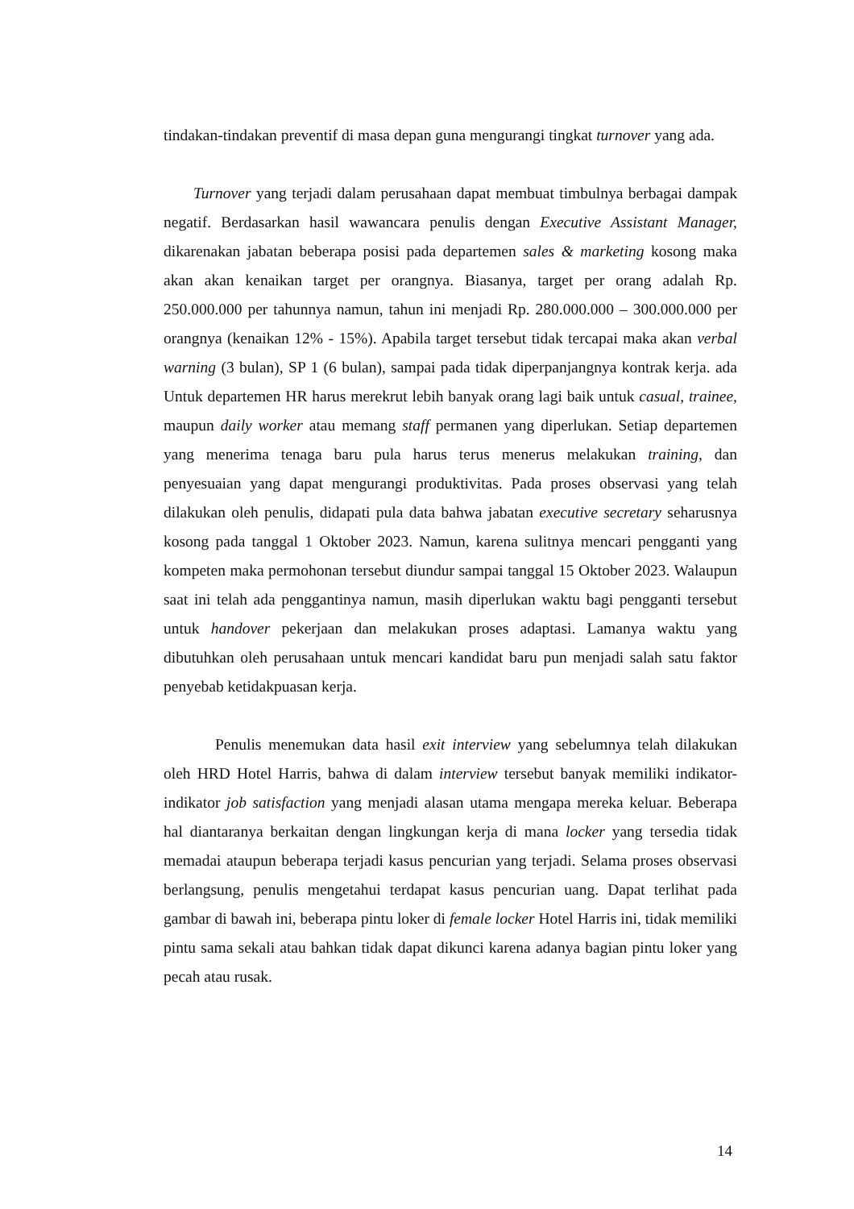tindakan-tindakan preventif di masa depan guna mengurangi tingkat turnover yang ada.
Turnover yang terjadi dalam perusahaan dapat membuat timbulnya berbagai dampak negatif. Berdasarkan hasil wawancara penulis dengan Executive Assistant Manager, dikarenakan jabatan beberapa posisi pada departemen sales & marketing kosong maka akan akan kenaikan target per orangnya. Biasanya, target per orang adalah Rp. 250.000.000 per tahunnya namun, tahun ini menjadi Rp. 280.000.000 – 300.000.000 per orangnya (kenaikan 12% - 15%). Apabila target tersebut tidak tercapai maka akan verbal warning (3 bulan), SP 1 (6 bulan), sampai pada tidak diperpanjangnya kontrak kerja. ada Untuk departemen HR harus merekrut lebih banyak orang lagi baik untuk casual, trainee, maupun daily worker atau memang staff permanen yang diperlukan. Setiap departemen yang menerima tenaga baru pula harus terus menerus melakukan training, dan penyesuaian yang dapat mengurangi produktivitas. Pada proses observasi yang telah dilakukan oleh penulis, didapati pula data bahwa jabatan executive secretary seharusnya kosong pada tanggal 1 Oktober 2023. Namun, karena sulitnya mencari pengganti yang kompeten maka permohonan tersebut diundur sampai tanggal 15 Oktober 2023. Walaupun saat ini telah ada penggantinya namun, masih diperlukan waktu bagi pengganti tersebut untuk handover pekerjaan dan melakukan proses adaptasi. Lamanya waktu yang dibutuhkan oleh perusahaan untuk mencari kandidat baru pun menjadi salah satu faktor penyebab ketidakpuasan kerja.
Penulis menemukan data hasil exit interview yang sebelumnya telah dilakukan oleh HRD Hotel Harris, bahwa di dalam interview tersebut banyak memiliki indikator-indikator job satisfaction yang menjadi alasan utama mengapa mereka keluar. Beberapa hal diantaranya berkaitan dengan lingkungan kerja di mana locker yang tersedia tidak memadai ataupun beberapa terjadi kasus pencurian yang terjadi. Selama proses observasi berlangsung, penulis mengetahui terdapat kasus pencurian uang. Dapat terlihat pada gambar di bawah ini, beberapa pintu loker di female locker Hotel Harris ini, tidak memiliki pintu sama sekali atau bahkan tidak dapat dikunci karena adanya bagian pintu loker yang pecah atau rusak.
14